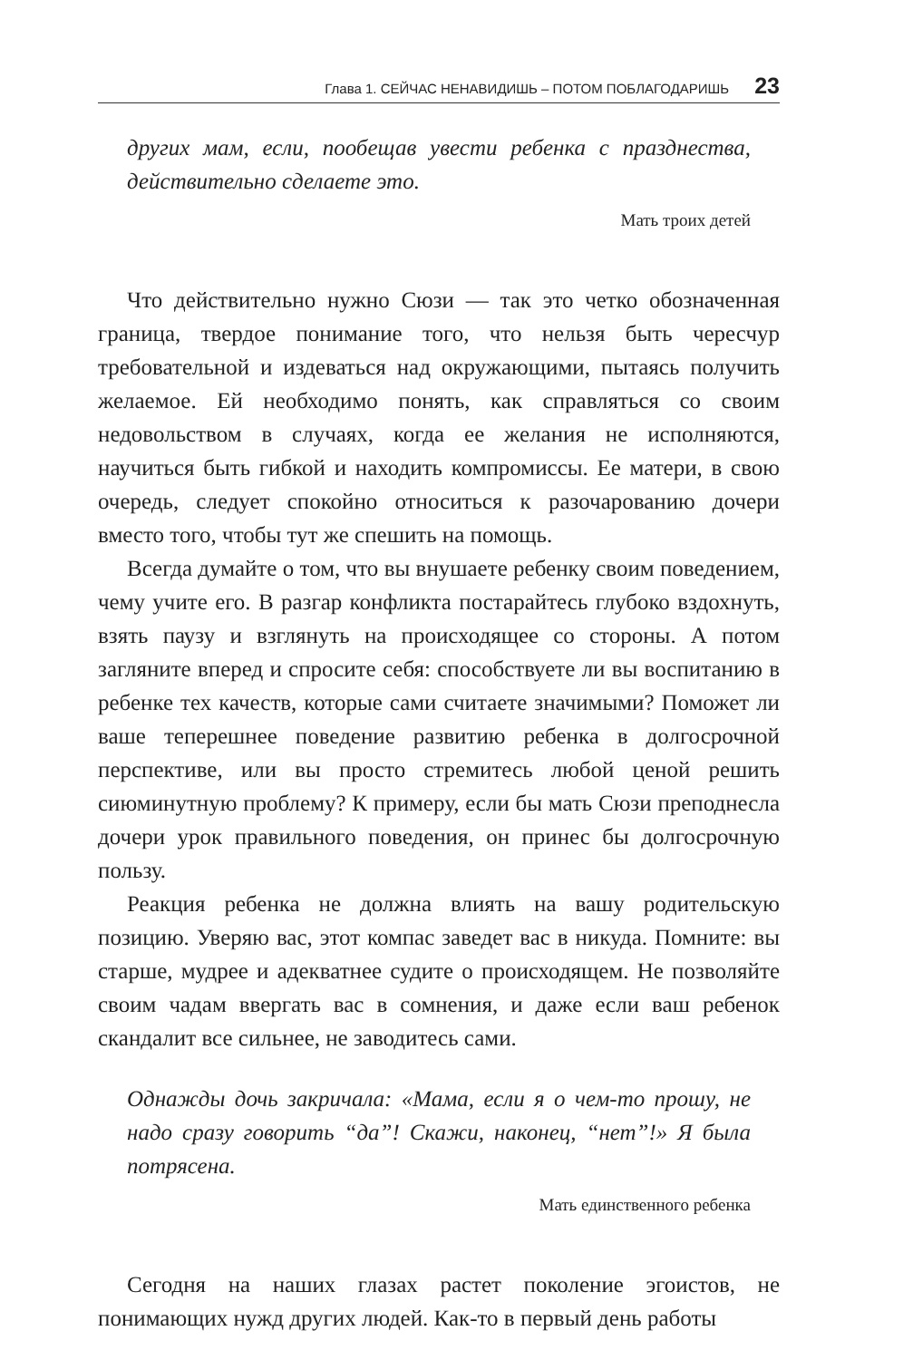Глава 1. СЕЙЧАС НЕНАВИДИШЬ – ПОТОМ ПОБЛАГОДАРИШЬ 23
других мам, если, пообещав увести ребенка с празднества, действительно сделаете это.
Мать троих детей
Что действительно нужно Сюзи — так это четко обозначенная граница, твердое понимание того, что нельзя быть чересчур требовательной и издеваться над окружающими, пытаясь получить желаемое. Ей необходимо понять, как справляться со своим недовольством в случаях, когда ее желания не исполняются, научиться быть гибкой и находить компромиссы. Ее матери, в свою очередь, следует спокойно относиться к разочарованию дочери вместо того, чтобы тут же спешить на помощь.
Всегда думайте о том, что вы внушаете ребенку своим поведением, чему учите его. В разгар конфликта постарайтесь глубоко вздохнуть, взять паузу и взглянуть на происходящее со стороны. А потом загляните вперед и спросите себя: способствуете ли вы воспитанию в ребенке тех качеств, которые сами считаете значимыми? Поможет ли ваше теперешнее поведение развитию ребенка в долгосрочной перспективе, или вы просто стремитесь любой ценой решить сиюминутную проблему? К примеру, если бы мать Сюзи преподнесла дочери урок правильного поведения, он принес бы долгосрочную пользу.
Реакция ребенка не должна влиять на вашу родительскую позицию. Уверяю вас, этот компас заведет вас в никуда. Помните: вы старше, мудрее и адекватнее судите о происходящем. Не позволяйте своим чадам ввергать вас в сомнения, и даже если ваш ребенок скандалит все сильнее, не заводитесь сами.
Однажды дочь закричала: «Мама, если я о чем-то прошу, не надо сразу говорить “да”! Скажи, наконец, “нет”!» Я была потрясена.
Мать единственного ребенка
Сегодня на наших глазах растет поколение эгоистов, не понимающих нужд других людей. Как-то в первый день работы